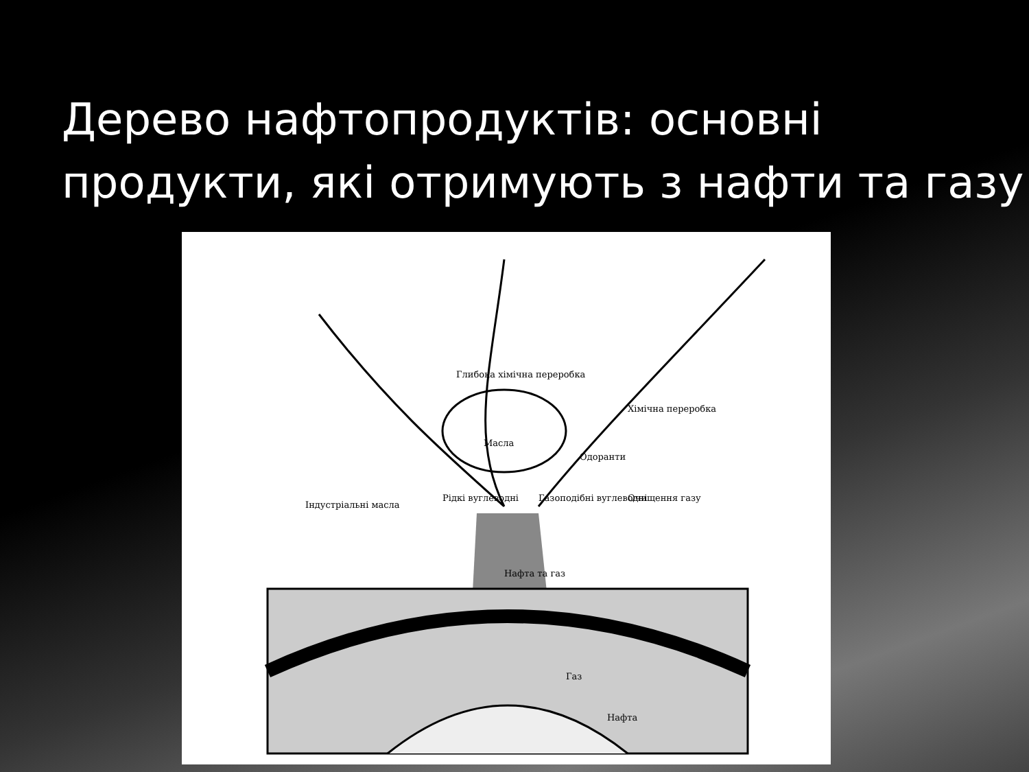Дерево нафтопродуктів: основні продукти, які отримують з нафти та газу
Нафта та газ
Індустріальні масла
Рідкі вуглеводні Газоподібні вуглеводні
Глибока хімічна переробка
Хімічна переробка
Масла
Одоранти
Очищення газу
Газ
Нафта